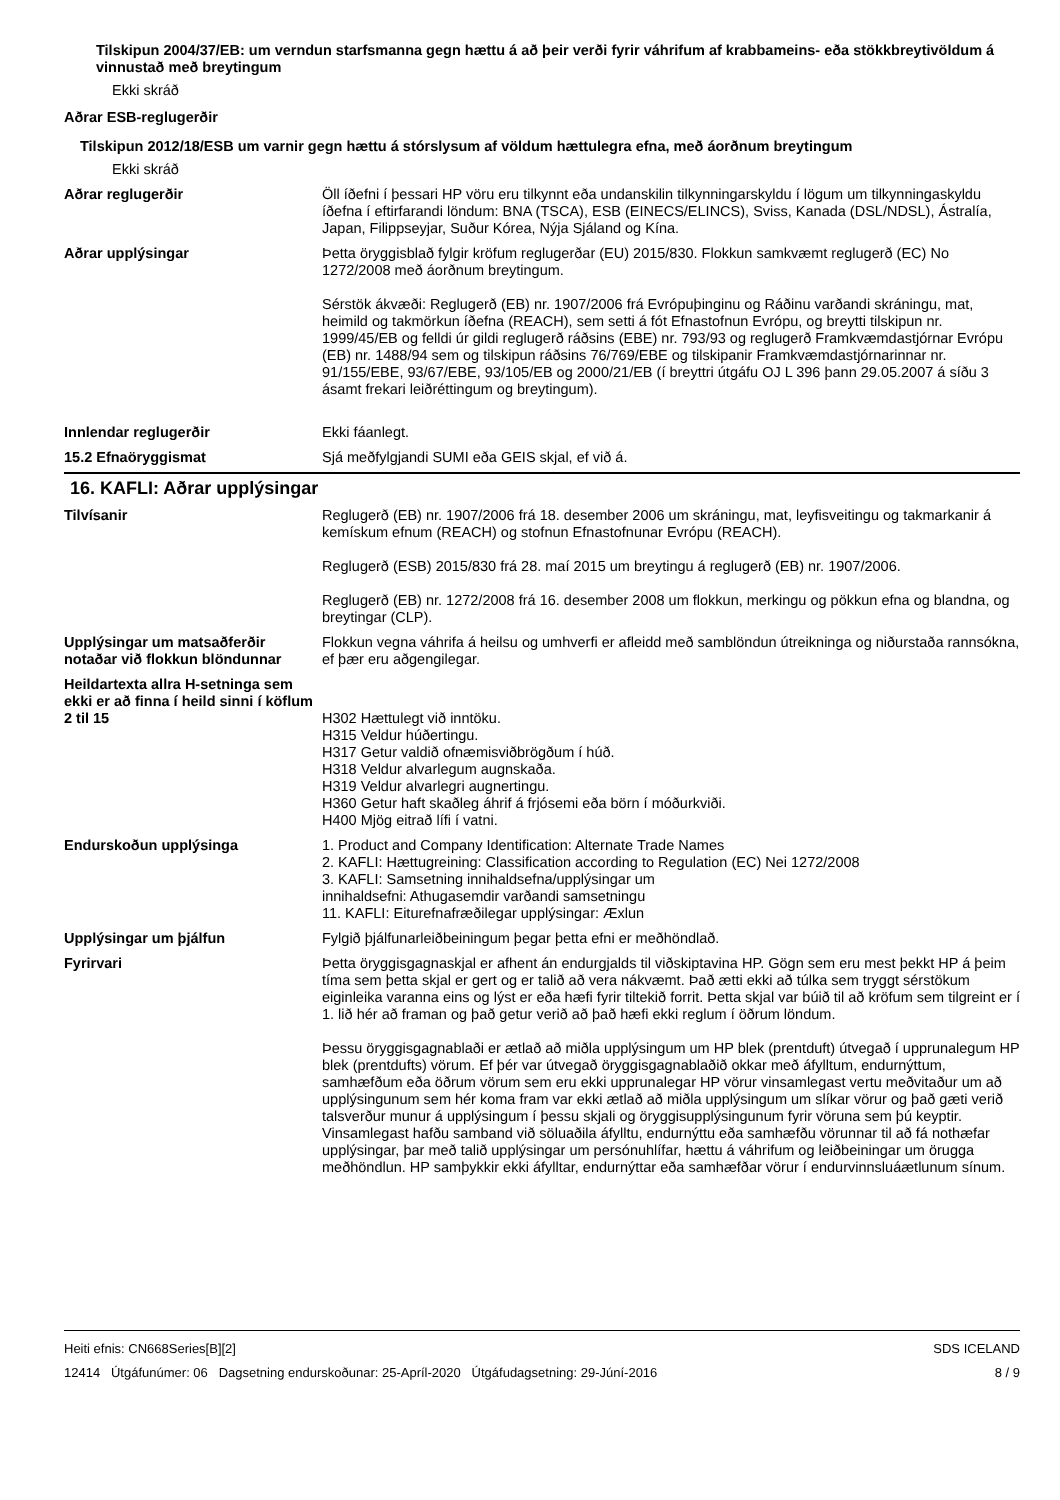Tilskipun 2004/37/EB: um verndun starfsmanna gegn hættu á að þeir verði fyrir váhrifum af krabbameins- eða stökkbreytivöldum á vinnustað með breytingum
Ekki skráð
Aðrar ESB-reglugerðir
Tilskipun 2012/18/ESB um varnir gegn hættu á stórslysum af völdum hættulegra efna, með áorðnum breytingum
Ekki skráð
Aðrar reglugerðir Öll íðefni í þessari HP vöru eru tilkynnt eða undanskilin tilkynningarskyldu í lögum um tilkynningaskyldu íðefna í eftirfarandi löndum: BNA (TSCA), ESB (EINECS/ELINCS), Sviss, Kanada (DSL/NDSL), Ástralía, Japan, Filippseyjar, Suður Kórea, Nýja Sjáland og Kína.
Aðrar upplýsingar Þetta öryggisblað fylgir kröfum reglugerðar (EU) 2015/830. Flokkun samkvæmt reglugerð (EC) No 1272/2008 með áorðnum breytingum.
Sérstök ákvæði: Reglugerð (EB) nr. 1907/2006 frá Evrópuþinginu og Ráðinu varðandi skráningu, mat, heimild og takmörkun íðefna (REACH), sem setti á fót Efnastofnun Evrópu, og breytti tilskipun nr. 1999/45/EB og felldi úr gildi reglugerð ráðsins (EBE) nr. 793/93 og reglugerð Framkvæmdastjórnar Evrópu (EB) nr. 1488/94 sem og tilskipun ráðsins 76/769/EBE og tilskipanir Framkvæmdastjórnarinnar nr. 91/155/EBE, 93/67/EBE, 93/105/EB og 2000/21/EB (í breyttri útgáfu OJ L 396 þann 29.05.2007 á síðu 3 ásamt frekari leiðréttingum og breytingum).
Innlendar reglugerðir Ekki fáanlegt.
15.2 Efnaöryggismat Sjá meðfylgjandi SUMI eða GEIS skjal, ef við á.
16. KAFLI: Aðrar upplýsingar
Tilvísanir Reglugerð (EB) nr. 1907/2006 frá 18. desember 2006 um skráningu, mat, leyfisveitingu og takmarkanir á kemískum efnum (REACH) og stofnun Efnastofnunar Evrópu (REACH).
Reglugerð (ESB) 2015/830 frá 28. maí 2015 um breytingu á reglugerð (EB) nr. 1907/2006.
Reglugerð (EB) nr. 1272/2008 frá 16. desember 2008 um flokkun, merkingu og pökkun efna og blandna, og breytingar (CLP).
Upplýsingar um matsaðferðir notaðar við flokkun blöndunnar
Flokkun vegna váhrifa á heilsu og umhverfi er afleidd með samblöndun útreikninga og niðurstaða rannsókna, ef þær eru aðgengilegar.
Heildartexta allra H-setninga sem ekki er að finna í heild sinni í köflum 2 til 15
H302 Hættulegt við inntöku.
H315 Veldur húðertingu.
H317 Getur valdið ofnæmisviðbrögðum í húð.
H318 Veldur alvarlegum augnskaða.
H319 Veldur alvarlegri augnertingu.
H360 Getur haft skaðleg áhrif á frjósemi eða börn í móðurkviði.
H400 Mjög eitrað lífi í vatni.
Endurskoðun upplýsinga 1. Product and Company Identification: Alternate Trade Names
2. KAFLI: Hættugreining: Classification according to Regulation (EC) Nei 1272/2008
3. KAFLI: Samsetning innihaldsefna/upplýsingar um
innihaldsefni: Athugasemdir varðandi samsetningu
11. KAFLI: Eiturefnafræðilegar upplýsingar: Æxlun
Upplýsingar um þjálfun Fylgið þjálfunarleiðbeiningum þegar þetta efni er meðhöndlað.
Fyrirvari Þetta öryggisgagnaskjal er afhent án endurgjalds til viðskiptavina HP. Gögn sem eru mest þekkt HP á þeim tíma sem þetta skjal er gert og er talið að vera nákvæmt. Það ætti ekki að túlka sem tryggt sérstökum eiginleika varanna eins og lýst er eða hæfi fyrir tiltekið forrit. Þetta skjal var búið til að kröfum sem tilgreint er í 1. lið hér að framan og það getur verið að það hæfi ekki reglum í öðrum löndum.
Þessu öryggisgagnablaði er ætlað að miðla upplýsingum um HP blek (prentduft) útvegað í upprunalegum HP blek (prentdufts) vörum. Ef þér var útvegað öryggisgagnablaðið okkar með áfylltum, endurnýttum, samhæfðum eða öðrum vörum sem eru ekki upprunalegar HP vörur vinsamlegast vertu meðvitaður um að upplýsingunum sem hér koma fram var ekki ætlað að miðla upplýsingum um slíkar vörur og það gæti verið talsverður munur á upplýsingum í þessu skjali og öryggisupplýsingunum fyrir vöruna sem þú keyptir. Vinsamlegast hafðu samband við söluaðila áfylltu, endurnýttu eða samhæfðu vörunnar til að fá nothæfar upplýsingar, þar með talið upplýsingar um persónuhlífar, hættu á váhrifum og leiðbeiningar um örugga meðhöndlun. HP samþykkir ekki áfylltar, endurnýttar eða samhæfðar vörur í endurvinnsluáætlunum sínum.
Heiti efnis: CN668Series[B][2]
12414 Útgáfunúmer: 06 Dagsetning endurskoðunar: 25-Apríl-2020 Útgáfudagsetning: 29-Júní-2016
SDS ICELAND
8 / 9